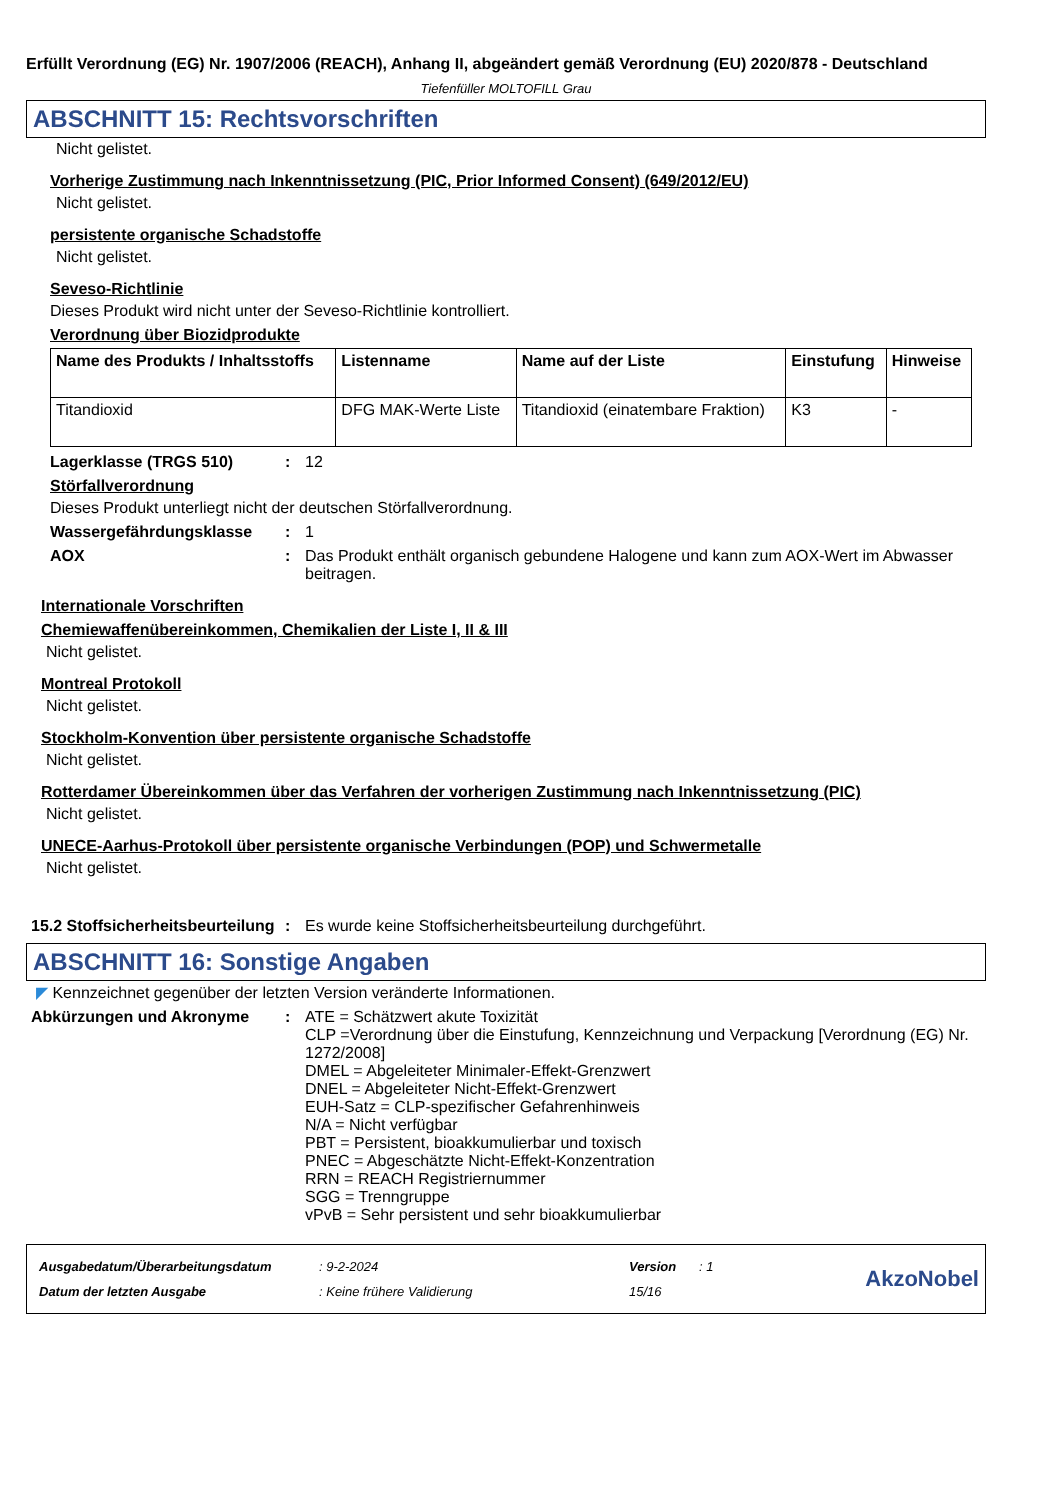Erfüllt Verordnung (EG) Nr. 1907/2006 (REACH), Anhang II, abgeändert gemäß Verordnung (EU) 2020/878 - Deutschland
Tiefenfüller MOLTOFILL Grau
ABSCHNITT 15: Rechtsvorschriften
Nicht gelistet.
Vorherige Zustimmung nach Inkenntnissetzung (PIC, Prior Informed Consent) (649/2012/EU)
Nicht gelistet.
persistente organische Schadstoffe
Nicht gelistet.
Seveso-Richtlinie
Dieses Produkt wird nicht unter der Seveso-Richtlinie kontrolliert.
Verordnung über Biozidprodukte
| Name des Produkts / Inhaltsstoffs | Listenname | Name auf der Liste | Einstufung | Hinweise |
| --- | --- | --- | --- | --- |
| Titandioxid | DFG MAK-Werte Liste | Titandioxid (einatembare Fraktion) | K3 | - |
Lagerklasse (TRGS 510) : 12
Störfallverordnung
Dieses Produkt unterliegt nicht der deutschen Störfallverordnung.
Wassergefährdungsklasse : 1
AOX : Das Produkt enthält organisch gebundene Halogene und kann zum AOX-Wert im Abwasser beitragen.
Internationale Vorschriften
Chemiewaffenübereinkommen, Chemikalien der Liste I, II & III
Nicht gelistet.
Montreal Protokoll
Nicht gelistet.
Stockholm-Konvention über persistente organische Schadstoffe
Nicht gelistet.
Rotterdamer Übereinkommen über das Verfahren der vorherigen Zustimmung nach Inkenntnissetzung (PIC)
Nicht gelistet.
UNECE-Aarhus-Protokoll über persistente organische Verbindungen (POP) und Schwermetalle
Nicht gelistet.
15.2 Stoffsicherheitsbeurteilung
: Es wurde keine Stoffsicherheitsbeurteilung durchgeführt.
ABSCHNITT 16: Sonstige Angaben
◤ Kennzeichnet gegenüber der letzten Version veränderte Informationen.
Abkürzungen und Akronyme : ATE = Schätzwert akute Toxizität
CLP =Verordnung über die Einstufung, Kennzeichnung und Verpackung [Verordnung (EG) Nr. 1272/2008]
DMEL = Abgeleiteter Minimaler-Effekt-Grenzwert
DNEL = Abgeleiteter Nicht-Effekt-Grenzwert
EUH-Satz = CLP-spezifischer Gefahrenhinweis
N/A = Nicht verfügbar
PBT = Persistent, bioakkumulierbar und toxisch
PNEC = Abgeschätzte Nicht-Effekt-Konzentration
RRN = REACH Registriernummer
SGG = Trenngruppe
vPvB = Sehr persistent und sehr bioakkumulierbar
| Ausgabedatum/Überarbeitungsdatum | : 9-2-2024 | Version | : 1 |
| Datum der letzten Ausgabe | : Keine frühere Validierung | 15/16 | |
AkzoNobel